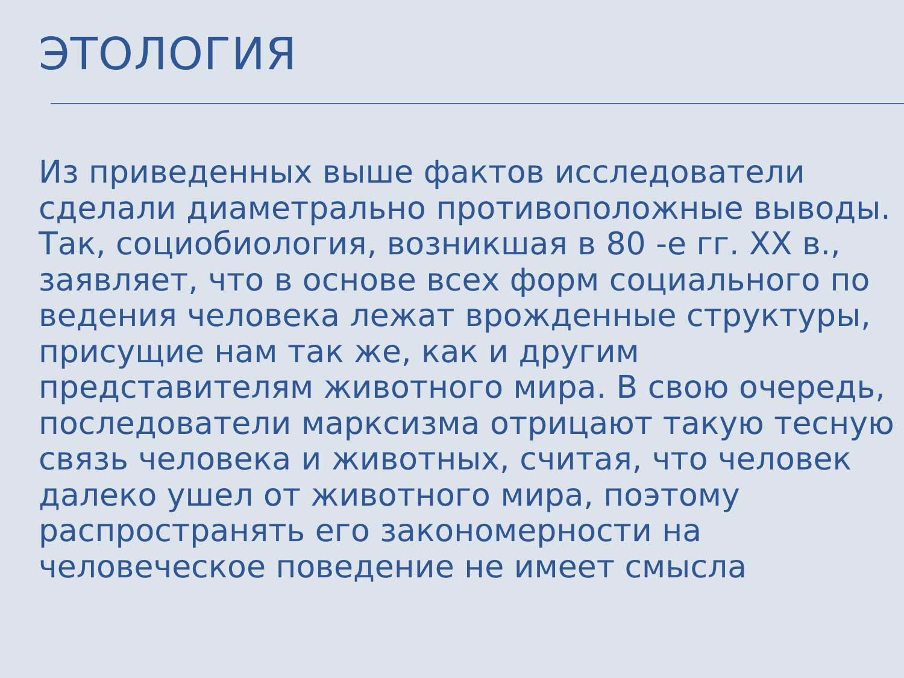ЭТОЛОГИЯ
Из приведенных выше фактов исследователи сделали диаметрально противоположные выводы. Так, социобиология, возникшая в 80 -е гг. XX в., заявляет, что в основе всех форм социального по ведения человека лежат врожденные структуры, присущие нам так же, как и другим представителям животного мира. В свою очередь, последователи марксизма отрицают такую тесную связь человека и животных, считая, что человек далеко ушел от животного мира, поэтому распространять его закономерности на человеческое поведение не имеет смысла